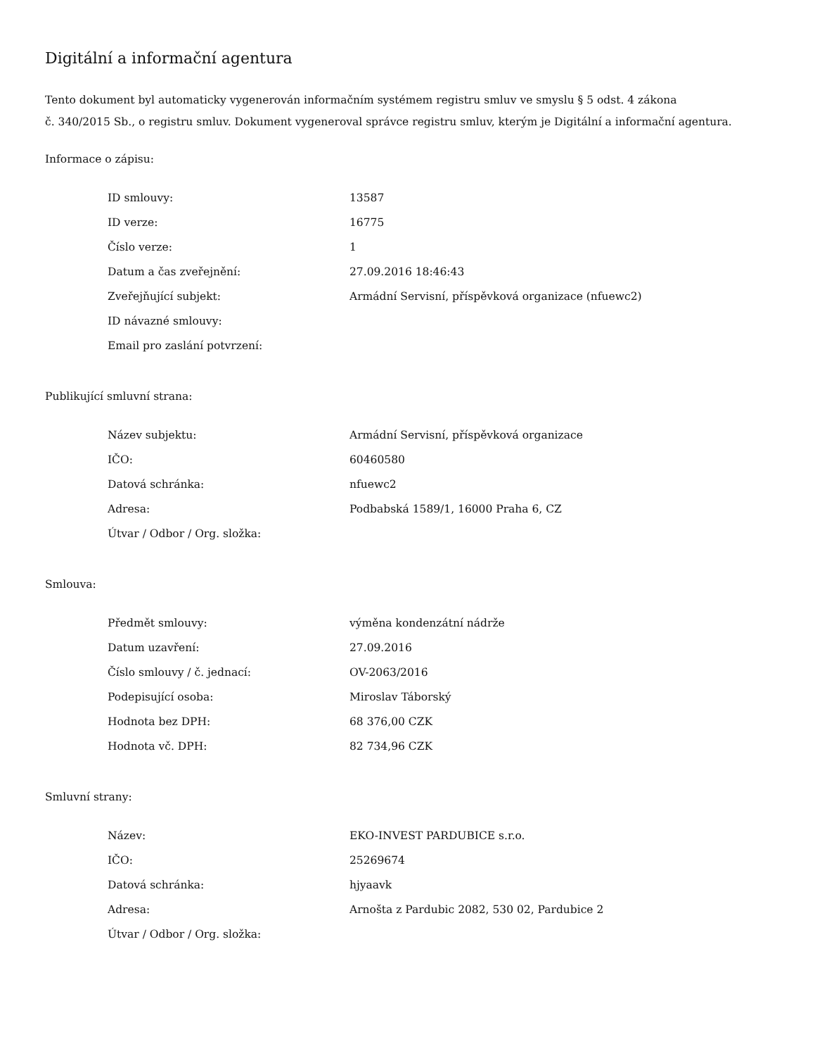Digitální a informační agentura
Tento dokument byl automaticky vygenerován informačním systémem registru smluv ve smyslu § 5 odst. 4 zákona
č. 340/2015 Sb., o registru smluv. Dokument vygeneroval správce registru smluv, kterým je Digitální a informační agentura.
Informace o zápisu:
| ID smlouvy: | 13587 |
| ID verze: | 16775 |
| Číslo verze: | 1 |
| Datum a čas zveřejnění: | 27.09.2016 18:46:43 |
| Zveřejňující subjekt: | Armádní Servisní, příspěvková organizace (nfuewc2) |
| ID návazné smlouvy: | |
| Email pro zaslání potvrzení: | |
Publikující smluvní strana:
| Název subjektu: | Armádní Servisní, příspěvková organizace |
| IČO: | 60460580 |
| Datová schránka: | nfuewc2 |
| Adresa: | Podbabská 1589/1, 16000 Praha 6, CZ |
| Útvar / Odbor / Org. složka: | |
Smlouva:
| Předmět smlouvy: | výměna kondenzátní nádrže |
| Datum uzavření: | 27.09.2016 |
| Číslo smlouvy / č. jednací: | OV-2063/2016 |
| Podepisující osoba: | Miroslav Táborský |
| Hodnota bez DPH: | 68 376,00 CZK |
| Hodnota vč. DPH: | 82 734,96 CZK |
Smluvní strany:
| Název: | EKO-INVEST PARDUBICE s.r.o. |
| IČO: | 25269674 |
| Datová schránka: | hjyaavk |
| Adresa: | Arnošta z Pardubic 2082, 530 02, Pardubice 2 |
| Útvar / Odbor / Org. složka: | |